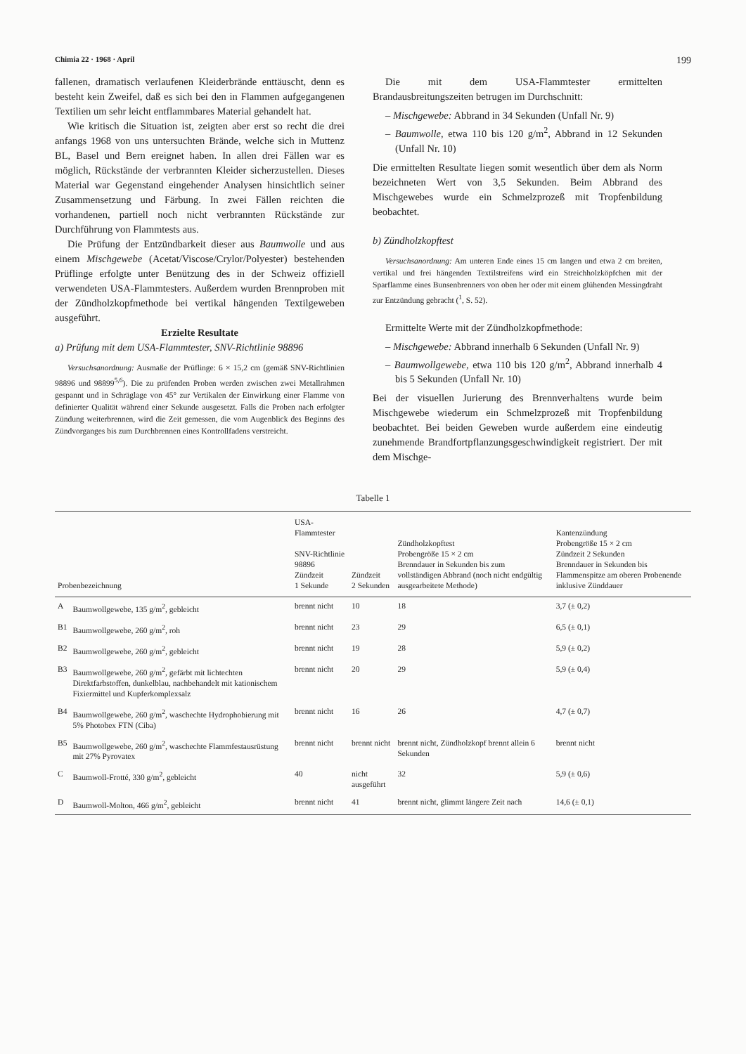Chimia 22 · 1968 · April 199
fallenen, dramatisch verlaufenen Kleiderbrände enttäuscht, denn es besteht kein Zweifel, daß es sich bei den in Flammen aufgegangenen Textilien um sehr leicht entflammbares Material gehandelt hat.
Wie kritisch die Situation ist, zeigten aber erst so recht die drei anfangs 1968 von uns untersuchten Brände, welche sich in Muttenz BL, Basel und Bern ereignet haben. In allen drei Fällen war es möglich, Rückstände der verbrannten Kleider sicherzustellen. Dieses Material war Gegenstand eingehender Analysen hinsichtlich seiner Zusammensetzung und Färbung. In zwei Fällen reichten die vorhandenen, partiell noch nicht verbrannten Rückstände zur Durchführung von Flammtests aus.
Die Prüfung der Entzündbarkeit dieser aus Baumwolle und aus einem Mischgewebe (Acetat/Viscose/Crylor/Polyester) bestehenden Prüflinge erfolgte unter Benützung des in der Schweiz offiziell verwendeten USA-Flammtesters. Außerdem wurden Brennproben mit der Zündholzkopfmethode bei vertikal hängenden Textilgeweben ausgeführt.
Erzielte Resultate
a) Prüfung mit dem USA-Flammtester, SNV-Richtlinie 98896
Versuchsanordnung: Ausmaße der Prüflinge: 6 × 15,2 cm (gemäß SNV-Richtlinien 98896 und 98899<sup>5,6</sup>). Die zu prüfenden Proben werden zwischen zwei Metallrahmen gespannt und in Schräglage von 45° zur Vertikalen der Einwirkung einer Flamme von definierter Qualität während einer Sekunde ausgesetzt. Falls die Proben nach erfolgter Zündung weiterbrennen, wird die Zeit gemessen, die vom Augenblick des Beginns des Zündvorganges bis zum Durchbrennen eines Kontrollfadens verstreicht.
Die mit dem USA-Flammtester ermittelten Brandausbreitungszeiten betrugen im Durchschnitt:
– Mischgewebe: Abbrand in 34 Sekunden (Unfall Nr. 9)
– Baumwolle, etwa 110 bis 120 g/m<sup>2</sup>, Abbrand in 12 Sekunden (Unfall Nr. 10)
Die ermittelten Resultate liegen somit wesentlich über dem als Norm bezeichneten Wert von 3,5 Sekunden. Beim Abbrand des Mischgewebes wurde ein Schmelzprozeß mit Tropfenbildung beobachtet.
b) Zündholzkopftest
Versuchsanordnung: Am unteren Ende eines 15 cm langen und etwa 2 cm breiten, vertikal und frei hängenden Textilstreifens wird ein Streichholzköpfchen mit der Sparflamme eines Bunsenbrenners von oben her oder mit einem glühenden Messingdraht zur Entzündung gebracht (<sup>1</sup>, S. 52).
Ermittelte Werte mit der Zündholzkopfmethode:
– Mischgewebe: Abbrand innerhalb 6 Sekunden (Unfall Nr. 9)
– Baumwollgewebe, etwa 110 bis 120 g/m<sup>2</sup>, Abbrand innerhalb 4 bis 5 Sekunden (Unfall Nr. 10)
Bei der visuellen Jurierung des Brennverhaltens wurde beim Mischgewebe wiederum ein Schmelzprozeß mit Tropfenbildung beobachtet. Bei beiden Geweben wurde außerdem eine eindeutig zunehmende Brandfortpflanzungsgeschwindigkeit registriert. Der mit dem Mischge-
Tabelle 1
| Probenbezeichnung | | USA-Flammtester SNV-Richtlinie 98896 Zündzeit 1 Sekunde | Zündzeit 2 Sekunden | Zündholzkopftest Probengröße 15 × 2 cm Brenndauer in Sekunden bis zum vollständigen Abbrand (noch nicht endgültig ausgearbeitete Methode) | Kantenzündung Probengröße 15 × 2 cm Zündzeit 2 Sekunden Brenndauer in Sekunden bis Flammenspitze am oberen Probenende inklusive Zünddauer |
| --- | --- | --- | --- | --- | --- |
| A | Baumwollgewebe, 135 g/m<sup>2</sup>, gebleicht | brennt nicht | 10 | 18 | 3,7 (± 0,2) |
| B1 | Baumwollgewebe, 260 g/m<sup>2</sup>, roh | brennt nicht | 23 | 29 | 6,5 (± 0,1) |
| B2 | Baumwollgewebe, 260 g/m<sup>2</sup>, gebleicht | brennt nicht | 19 | 28 | 5,9 (± 0,2) |
| B3 | Baumwollgewebe, 260 g/m<sup>2</sup>, gefärbt mit lichtechten Direktfarbstoffen, dunkelblau, nachbehandelt mit kationischem Fixiermittel und Kupferkomplexsalz | brennt nicht | 20 | 29 | 5,9 (± 0,4) |
| B4 | Baumwollgewebe, 260 g/m<sup>2</sup>, waschechte Hydrophobierung mit 5% Photobex FTN (Ciba) | brennt nicht | 16 | 26 | 4,7 (± 0,7) |
| B5 | Baumwollgewebe, 260 g/m<sup>2</sup>, waschechte Flammfestausrüstung mit 27% Pyrovatex | brennt nicht | brennt nicht | brennt nicht, Zündholzkopf brennt allein 6 Sekunden | brennt nicht |
| C | Baumwoll-Frotté, 330 g/m<sup>2</sup>, gebleicht | 40 | nicht ausgeführt | 32 | 5,9 (± 0,6) |
| D | Baumwoll-Molton, 466 g/m<sup>2</sup>, gebleicht | brennt nicht | 41 | brennt nicht, glimmt längere Zeit nach | 14,6 (± 0,1) |